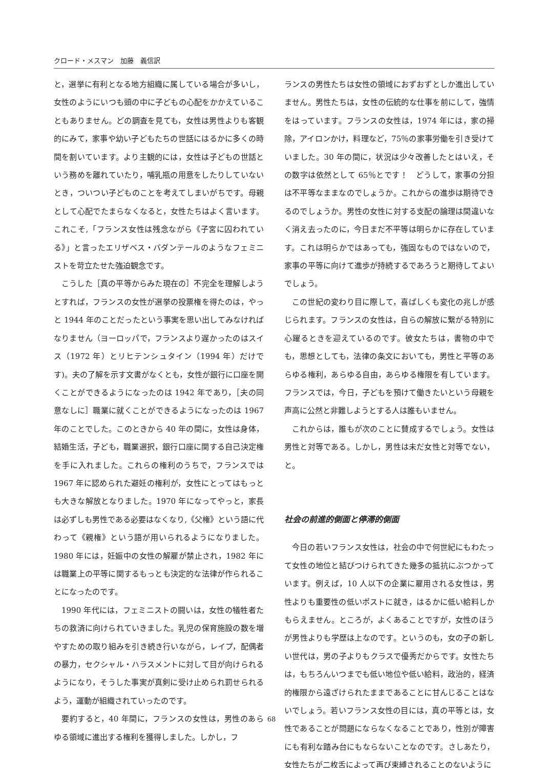クロード・メスマン　加藤　義信訳
と，選挙に有利となる地方組織に属している場合が多いし，女性のようにいつも頭の中に子どもの心配をかかえていることもありません。どの調査を見ても，女性は男性よりも客観的にみて，家事や幼い子どもたちの世話にはるかに多くの時間を割いています。より主観的には，女性は子どもの世話という務めを離れていたり，哺乳瓶の用意をしたりしていないとき，ついつい子どものことを考えてしまいがちです。母親として心配でたまらなくなると，女性たちはよく言います。これこそ,「フランス女性は残念ながら《子宮に囚われている》」と言ったエリザベス・バダンテールのようなフェミニストを苛立たせた強迫観念です。
こうした［真の平等からみた現在の］不完全を理解しようとすれば，フランスの女性が選挙の投票権を得たのは，やっと 1944 年のことだったという事実を思い出してみなければなりません（ヨーロッパで，フランスより遅かったのはスイス（1972 年）とリヒテンシュタイン（1994 年）だけです)。夫の了解を示す文書がなくとも，女性が銀行に口座を開くことができるようになったのは 1942 年であり，［夫の同意なしに］職業に就くことができるようになったのは 1967 年のことでした。このときから 40 年の間に，女性は身体，結婚生活，子ども，職業選択，銀行口座に関する自己決定権を手に入れました。これらの権利のうちで，フランスでは 1967 年に認められた避妊の権利が，女性にとってはもっとも大きな解放となりました。1970 年になってやっと，家長は必ずしも男性である必要はなくなり,《父権》という語に代わって《親権》という語が用いられるようになりました。1980 年には，妊娠中の女性の解雇が禁止され，1982 年には職業上の平等に関するもっとも決定的な法律が作られることになったのです。
1990 年代には，フェミニストの闘いは，女性の犠牲者たちの救済に向けられていきました。乳児の保育施設の数を増やすための取り組みを引き続き行いながら，レイプ，配偶者の暴力，セクシャル・ハラスメントに対して目が向けられるようになり，そうした事実が真剣に受け止められ罰せられるよう，運動が組織されていったのです。
要約すると，40 年間に，フランスの女性は，男性のあらゆる領域に進出する権利を獲得しました。しかし，フ
ランスの男性たちは女性の領域におずおずとしか進出していません。男性たちは，女性の伝統的な仕事を前にして，強情をはっています。フランスの女性は，1974 年には，家の掃除，アイロンかけ，料理など，75％の家事労働を引き受けていました。30 年の間に，状況は少々改善したとはいえ，その数字は依然として 65％とです！　どうして，家事の分担は不平等なままなのでしょうか。これからの進歩は期待できるのでしょうか。男性の女性に対する支配の論理は間違いなく消え去ったのに，今日まだ不平等は明らかに存在しています。これは明らかではあっても，強固なものではないので，家事の平等に向けて進歩が持続するであろうと期待してよいでしょう。
この世紀の変わり目に際して，喜ばしくも変化の兆しが感じられます。フランスの女性は，自らの解放に繋がる特別に心躍るときを迎えているのです。彼女たちは，書物の中でも，思想としても，法律の条文においても，男性と平等のあらゆる権利，あらゆる自由，あらゆる権限を有しています。フランスでは，今日，子どもを預けて働きたいという母親を声高に公然と非難しようとする人は誰もいません。
これからは，誰もが次のことに賛成するでしょう。女性は男性と対等である。しかし，男性は未だ女性と対等でない，と。
社会の前進的側面と停滞的側面
今日の若いフランス女性は，社会の中で何世紀にもわたって女性の地位と結びつけられてきた幾多の抵抗にぶつかっています。例えば，10 人以下の企業に雇用される女性は，男性よりも重要性の低いポストに就き，はるかに低い給料しかもらえません。ところが，よくあることですが，女性のほうが男性よりも学歴は上なのです。というのも，女の子の新しい世代は，男の子よりもクラスで優秀だからです。女性たちは，もちろんいつまでも低い地位や低い給料，政治的，経済的権限から遠ざけられたままであることに甘んじることはないでしょう。若いフランス女性の目には，真の平等とは，女性であることが問題にならなくなることであり，性別が障害にも有利な踏み台にもならないことなのです。さしあたり，女性たちが二枚舌によって再び束縛されることのないように
68